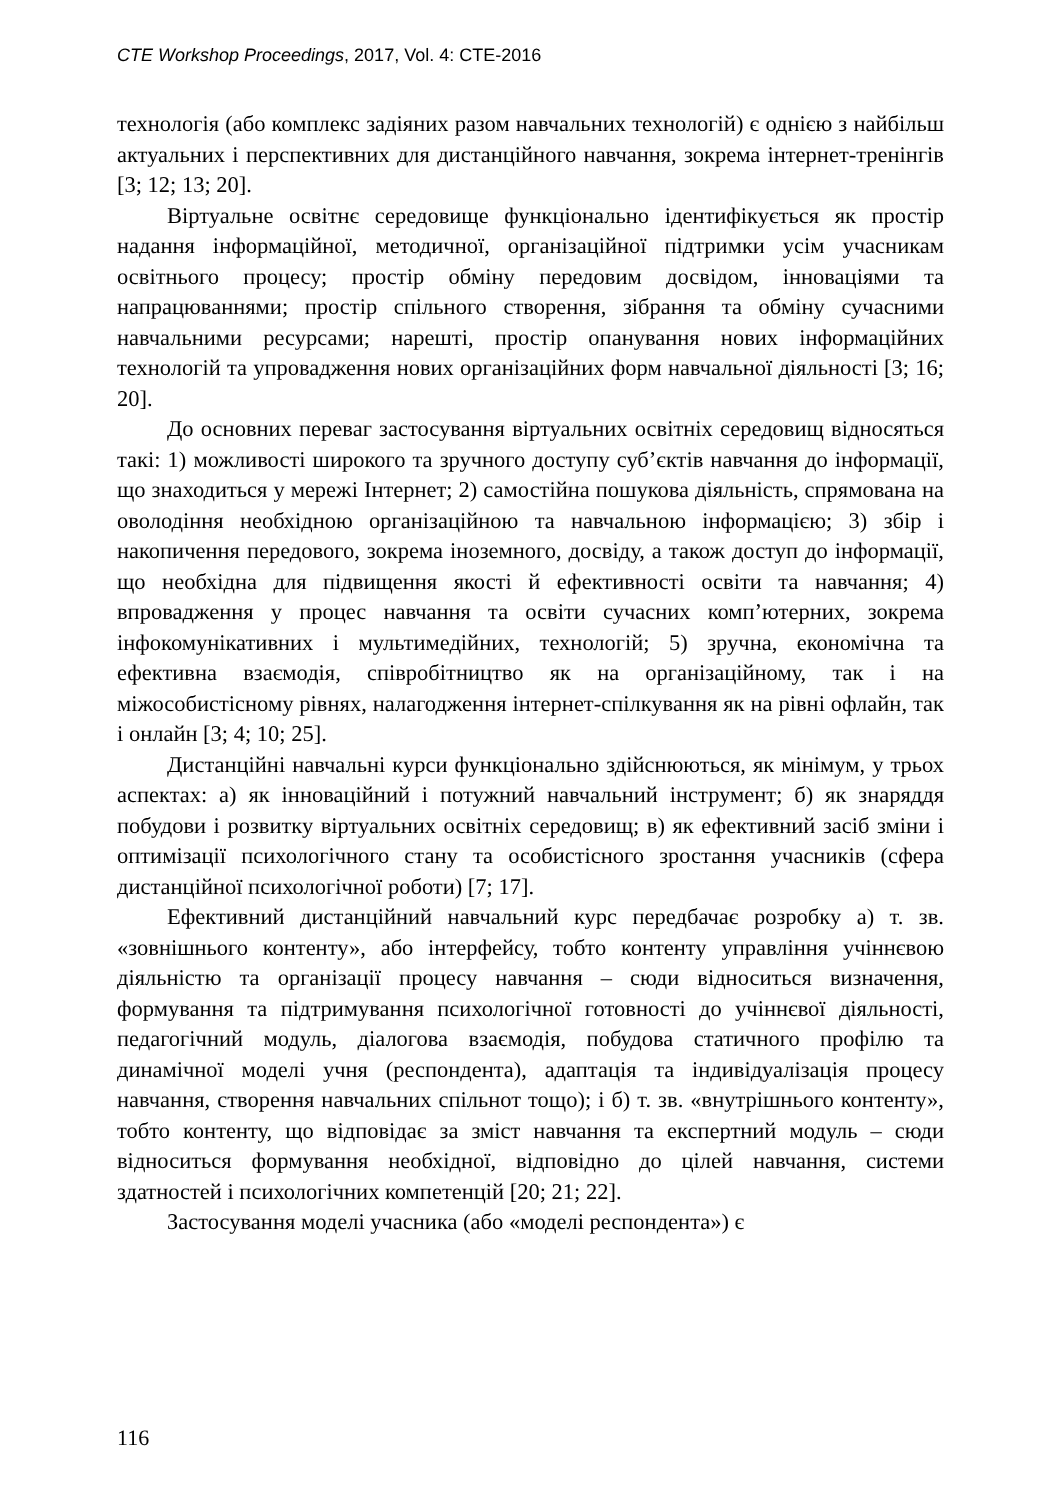CTE Workshop Proceedings, 2017, Vol. 4: CTE-2016
технологія (або комплекс задіяних разом навчальних технологій) є однією з найбільш актуальних і перспективних для дистанційного навчання, зокрема інтернет-тренінгів [3; 12; 13; 20].
Віртуальне освітнє середовище функціонально ідентифікується як простір надання інформаційної, методичної, організаційної підтримки усім учасникам освітнього процесу; простір обміну передовим досвідом, інноваціями та напрацюваннями; простір спільного створення, зібрання та обміну сучасними навчальними ресурсами; нарешті, простір опанування нових інформаційних технологій та упровадження нових організаційних форм навчальної діяльності [3; 16; 20].
До основних переваг застосування віртуальних освітніх середовищ відносяться такі: 1) можливості широкого та зручного доступу суб’єктів навчання до інформації, що знаходиться у мережі Інтернет; 2) самостійна пошукова діяльність, спрямована на оволодіння необхідною організаційною та навчальною інформацією; 3) збір і накопичення передового, зокрема іноземного, досвіду, а також доступ до інформації, що необхідна для підвищення якості й ефективності освіти та навчання; 4) впровадження у процес навчання та освіти сучасних комп’ютерних, зокрема інфокомунікативних і мультимедійних, технологій; 5) зручна, економічна та ефективна взаємодія, співробітництво як на організаційному, так і на міжособистісному рівнях, налагодження інтернет-спілкування як на рівні офлайн, так і онлайн [3; 4; 10; 25].
Дистанційні навчальні курси функціонально здійснюються, як мінімум, у трьох аспектах: а) як інноваційний і потужний навчальний інструмент; б) як знаряддя побудови і розвитку віртуальних освітніх середовищ; в) як ефективний засіб зміни і оптимізації психологічного стану та особистісного зростання учасників (сфера дистанційної психологічної роботи) [7; 17].
Ефективний дистанційний навчальний курс передбачає розробку а) т. зв. «зовнішнього контенту», або інтерфейсу, тобто контенту управління учіннєвою діяльністю та організації процесу навчання – сюди відноситься визначення, формування та підтримування психологічної готовності до учіннєвої діяльності, педагогічний модуль, діалогова взаємодія, побудова статичного профілю та динамічної моделі учня (респондента), адаптація та індивідуалізація процесу навчання, створення навчальних спільнот тощо); і б) т. зв. «внутрішнього контенту», тобто контенту, що відповідає за зміст навчання та експертний модуль – сюди відноситься формування необхідної, відповідно до цілей навчання, системи здатностей і психологічних компетенцій [20; 21; 22].
Застосування моделі учасника (або «моделі респондента») є
116